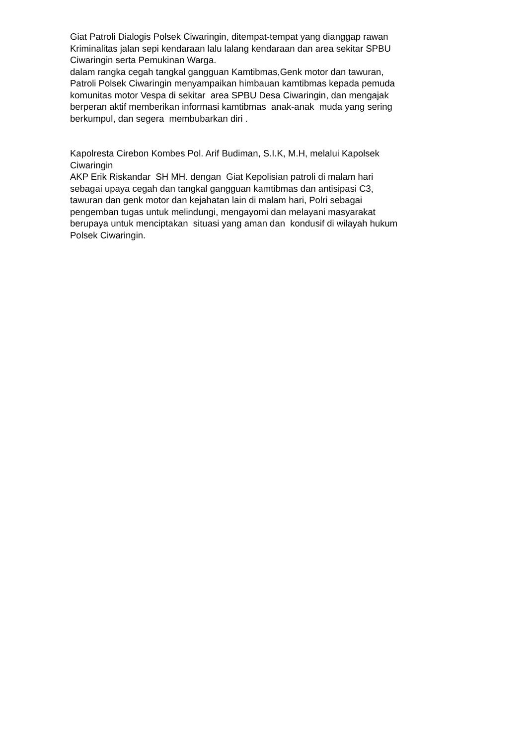Giat Patroli Dialogis Polsek Ciwaringin, ditempat-tempat yang dianggap rawan
Kriminalitas jalan sepi kendaraan lalu lalang kendaraan dan area sekitar SPBU
Ciwaringin serta Pemukinan Warga.
dalam rangka cegah tangkal gangguan Kamtibmas,Genk motor dan tawuran,
Patroli Polsek Ciwaringin menyampaikan himbauan kamtibmas kepada pemuda
komunitas motor Vespa di sekitar area SPBU Desa Ciwaringin, dan mengajak
berperan aktif memberikan informasi kamtibmas anak-anak muda yang sering
berkumpul, dan segera membubarkan diri .
Kapolresta Cirebon Kombes Pol. Arif Budiman, S.I.K, M.H, melalui Kapolsek
Ciwaringin
AKP Erik Riskandar SH MH. dengan Giat Kepolisian patroli di malam hari
sebagai upaya cegah dan tangkal gangguan kamtibmas dan antisipasi C3,
tawuran dan genk motor dan kejahatan lain di malam hari, Polri sebagai
pengemban tugas untuk melindungi, mengayomi dan melayani masyarakat
berupaya untuk menciptakan situasi yang aman dan kondusif di wilayah hukum
Polsek Ciwaringin.